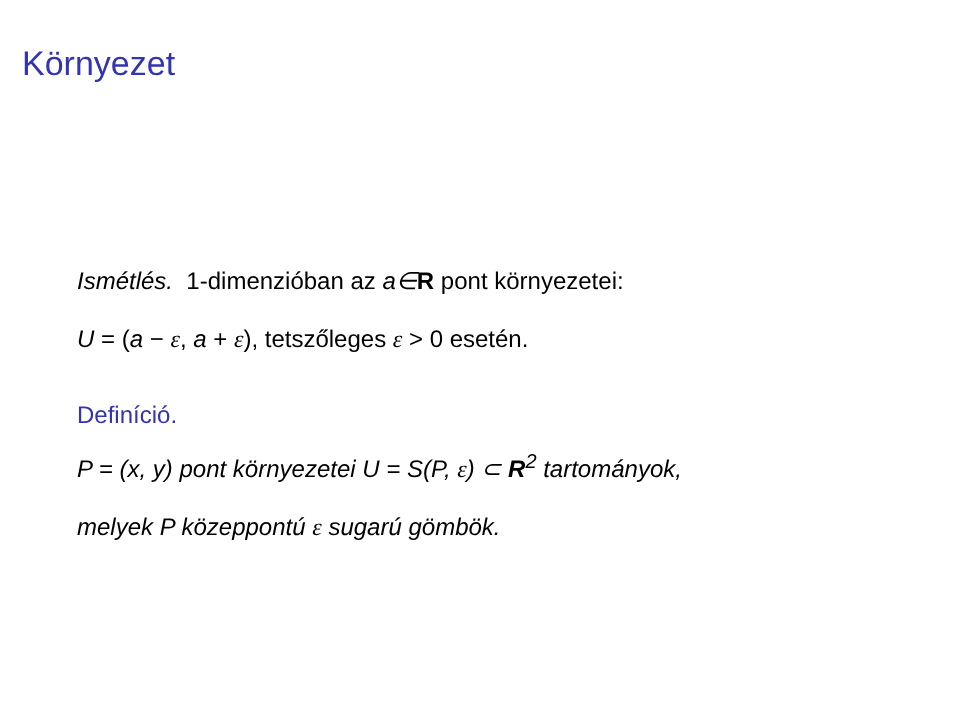Környezet
Ismétlés. 1-dimenzióban az a∈R pont környezetei:
U = (a − ε, a + ε), tetszőleges ε > 0 esetén.
Definíció.
P = (x, y) pont környezetei U = S(P, ε) ⊂ R<sup>2</sup> tartományok,
melyek P közeppontú ε sugarú gömbök.